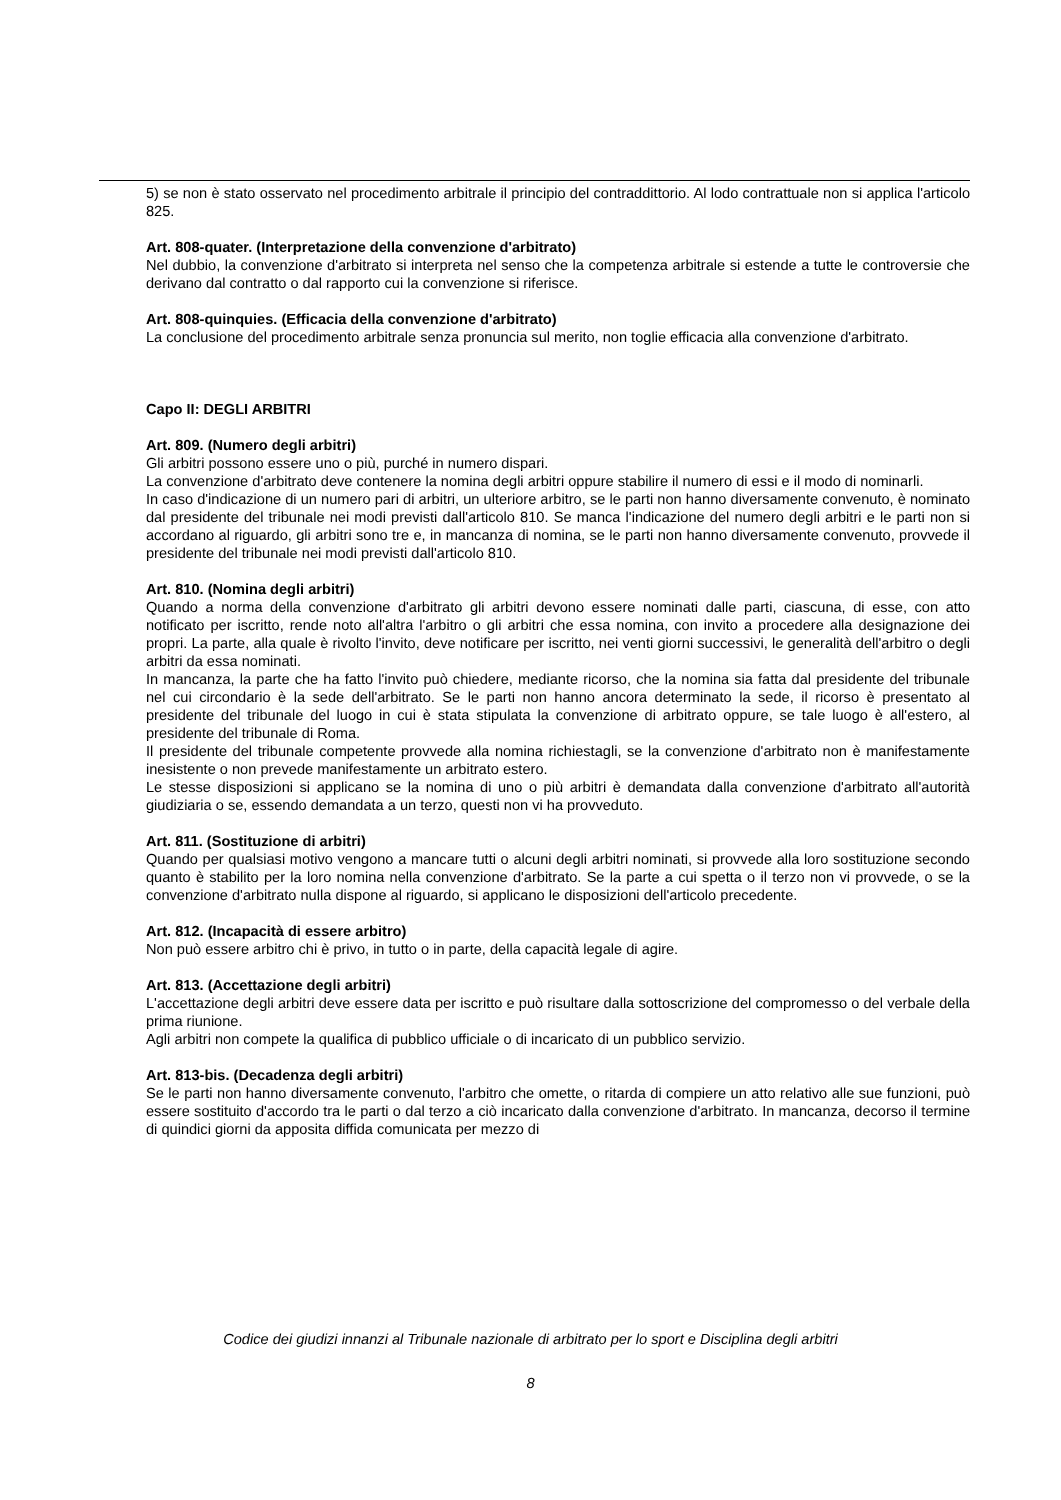5) se non è stato osservato nel procedimento arbitrale il principio del contraddittorio. Al lodo contrattuale non si applica l'articolo 825.
Art. 808-quater. (Interpretazione della convenzione d'arbitrato)
Nel dubbio, la convenzione d'arbitrato si interpreta nel senso che la competenza arbitrale si estende a tutte le controversie che derivano dal contratto o dal rapporto cui la convenzione si riferisce.
Art. 808-quinquies. (Efficacia della convenzione d'arbitrato)
La conclusione del procedimento arbitrale senza pronuncia sul merito, non toglie efficacia alla convenzione d'arbitrato.
Capo II: DEGLI ARBITRI
Art. 809. (Numero degli arbitri)
Gli arbitri possono essere uno o più, purché in numero dispari.
La convenzione d'arbitrato deve contenere la nomina degli arbitri oppure stabilire il numero di essi e il modo di nominarli.
In caso d'indicazione di un numero pari di arbitri, un ulteriore arbitro, se le parti non hanno diversamente convenuto, è nominato dal presidente del tribunale nei modi previsti dall'articolo 810. Se manca l'indicazione del numero degli arbitri e le parti non si accordano al riguardo, gli arbitri sono tre e, in mancanza di nomina, se le parti non hanno diversamente convenuto, provvede il presidente del tribunale nei modi previsti dall'articolo 810.
Art. 810. (Nomina degli arbitri)
Quando a norma della convenzione d'arbitrato gli arbitri devono essere nominati dalle parti, ciascuna, di esse, con atto notificato per iscritto, rende noto all'altra l'arbitro o gli arbitri che essa nomina, con invito a procedere alla designazione dei propri. La parte, alla quale è rivolto l'invito, deve notificare per iscritto, nei venti giorni successivi, le generalità dell'arbitro o degli arbitri da essa nominati.
In mancanza, la parte che ha fatto l'invito può chiedere, mediante ricorso, che la nomina sia fatta dal presidente del tribunale nel cui circondario è la sede dell'arbitrato. Se le parti non hanno ancora determinato la sede, il ricorso è presentato al presidente del tribunale del luogo in cui è stata stipulata la convenzione di arbitrato oppure, se tale luogo è all'estero, al presidente del tribunale di Roma.
Il presidente del tribunale competente provvede alla nomina richiestagli, se la convenzione d'arbitrato non è manifestamente inesistente o non prevede manifestamente un arbitrato estero.
Le stesse disposizioni si applicano se la nomina di uno o più arbitri è demandata dalla convenzione d'arbitrato all'autorità giudiziaria o se, essendo demandata a un terzo, questi non vi ha provveduto.
Art. 811. (Sostituzione di arbitri)
Quando per qualsiasi motivo vengono a mancare tutti o alcuni degli arbitri nominati, si provvede alla loro sostituzione secondo quanto è stabilito per la loro nomina nella convenzione d'arbitrato. Se la parte a cui spetta o il terzo non vi provvede, o se la convenzione d'arbitrato nulla dispone al riguardo, si applicano le disposizioni dell'articolo precedente.
Art. 812. (Incapacità di essere arbitro)
Non può essere arbitro chi è privo, in tutto o in parte, della capacità legale di agire.
Art. 813. (Accettazione degli arbitri)
L'accettazione degli arbitri deve essere data per iscritto e può risultare dalla sottoscrizione del compromesso o del verbale della prima riunione.
Agli arbitri non compete la qualifica di pubblico ufficiale o di incaricato di un pubblico servizio.
Art. 813-bis. (Decadenza degli arbitri)
Se le parti non hanno diversamente convenuto, l'arbitro che omette, o ritarda di compiere un atto relativo alle sue funzioni, può essere sostituito d'accordo tra le parti o dal terzo a ciò incaricato dalla convenzione d'arbitrato. In mancanza, decorso il termine di quindici giorni da apposita diffida comunicata per mezzo di
Codice dei giudizi innanzi al Tribunale nazionale di arbitrato per lo sport e Disciplina degli arbitri
8